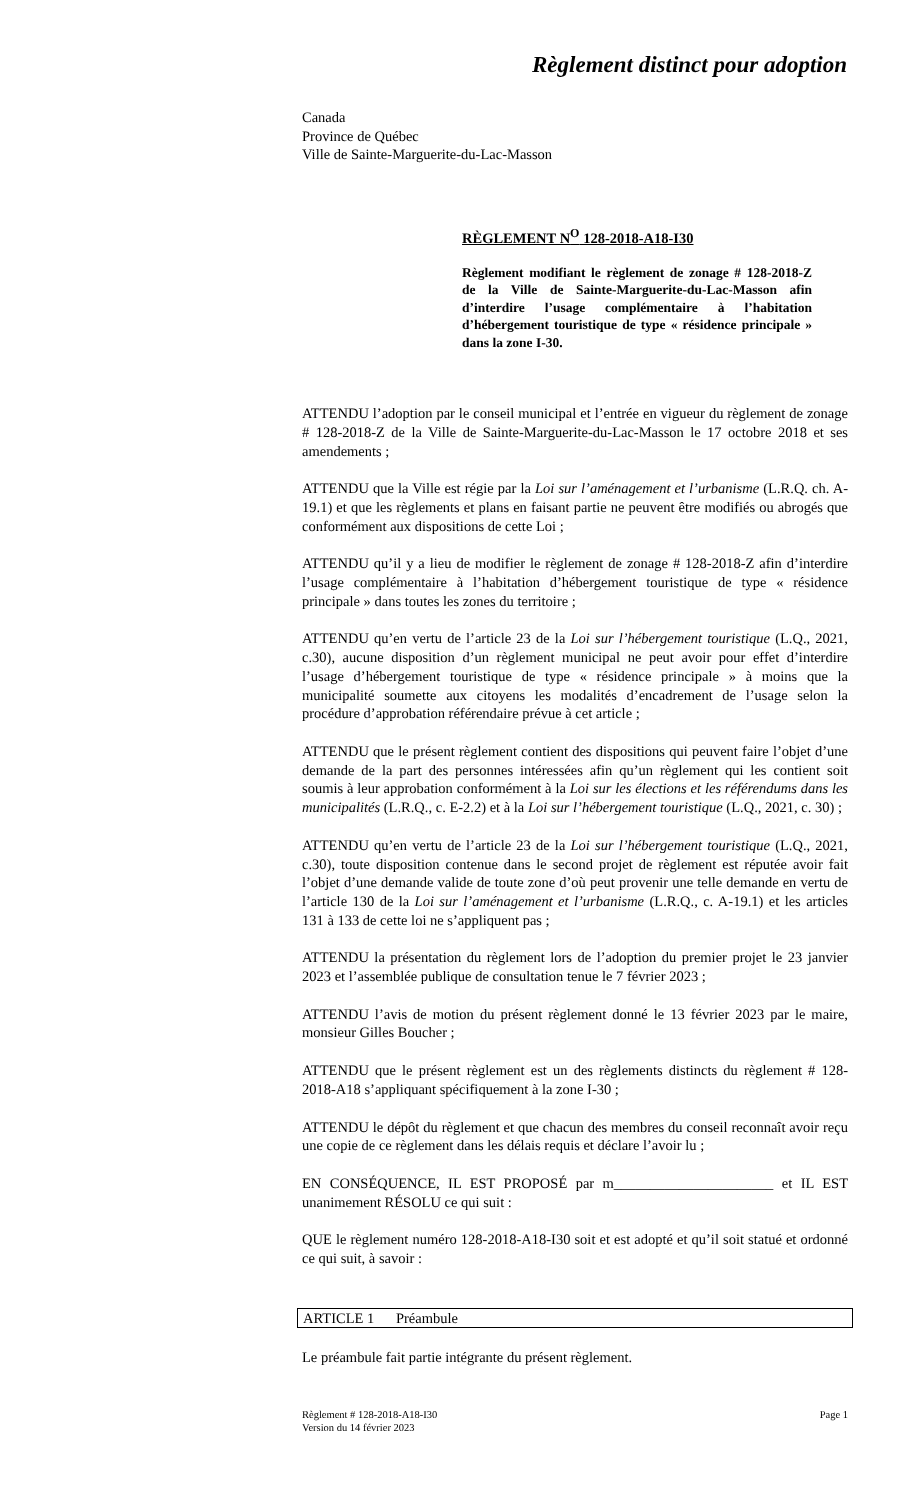Règlement distinct pour adoption
Canada
Province de Québec
Ville de Sainte-Marguerite-du-Lac-Masson
RÈGLEMENT N<sup>O</sup> 128-2018-A18-I30
Règlement modifiant le règlement de zonage # 128-2018-Z de la Ville de Sainte-Marguerite-du-Lac-Masson afin d’interdire l’usage complémentaire à l’habitation d’hébergement touristique de type « résidence principale » dans la zone I-30.
ATTENDU l’adoption par le conseil municipal et l’entrée en vigueur du règlement de zonage # 128-2018-Z de la Ville de Sainte-Marguerite-du-Lac-Masson le 17 octobre 2018 et ses amendements ;
ATTENDU que la Ville est régie par la Loi sur l’aménagement et l’urbanisme (L.R.Q. ch. A-19.1) et que les règlements et plans en faisant partie ne peuvent être modifiés ou abrogés que conformément aux dispositions de cette Loi ;
ATTENDU qu’il y a lieu de modifier le règlement de zonage # 128-2018-Z afin d’interdire l’usage complémentaire à l’habitation d’hébergement touristique de type « résidence principale » dans toutes les zones du territoire ;
ATTENDU qu’en vertu de l’article 23 de la Loi sur l’hébergement touristique (L.Q., 2021, c.30), aucune disposition d’un règlement municipal ne peut avoir pour effet d’interdire l’usage d’hébergement touristique de type « résidence principale » à moins que la municipalité soumette aux citoyens les modalités d’encadrement de l’usage selon la procédure d’approbation référendaire prévue à cet article ;
ATTENDU que le présent règlement contient des dispositions qui peuvent faire l’objet d’une demande de la part des personnes intéressées afin qu’un règlement qui les contient soit soumis à leur approbation conformément à la Loi sur les élections et les référendums dans les municipalités (L.R.Q., c. E-2.2) et à la Loi sur l’hébergement touristique (L.Q., 2021, c. 30) ;
ATTENDU qu’en vertu de l’article 23 de la Loi sur l’hébergement touristique (L.Q., 2021, c.30), toute disposition contenue dans le second projet de règlement est réputée avoir fait l’objet d’une demande valide de toute zone d’où peut provenir une telle demande en vertu de l’article 130 de la Loi sur l’aménagement et l’urbanisme (L.R.Q., c. A-19.1) et les articles 131 à 133 de cette loi ne s’appliquent pas ;
ATTENDU la présentation du règlement lors de l’adoption du premier projet le 23 janvier 2023 et l’assemblée publique de consultation tenue le 7 février 2023 ;
ATTENDU l’avis de motion du présent règlement donné le 13 février 2023 par le maire, monsieur Gilles Boucher ;
ATTENDU que le présent règlement est un des règlements distincts du règlement # 128-2018-A18 s’appliquant spécifiquement à la zone I-30 ;
ATTENDU le dépôt du règlement et que chacun des membres du conseil reconnaît avoir reçu une copie de ce règlement dans les délais requis et déclare l’avoir lu ;
EN CONSÉQUENCE, IL EST PROPOSÉ par m______________________ et IL EST unanimement RÉSOLU ce qui suit :
QUE le règlement numéro 128-2018-A18-I30 soit et est adopté et qu’il soit statué et ordonné ce qui suit, à savoir :
ARTICLE 1 Préambule
Le préambule fait partie intégrante du présent règlement.
Règlement # 128-2018-A18-I30
Version du 14 février 2023
Page 1